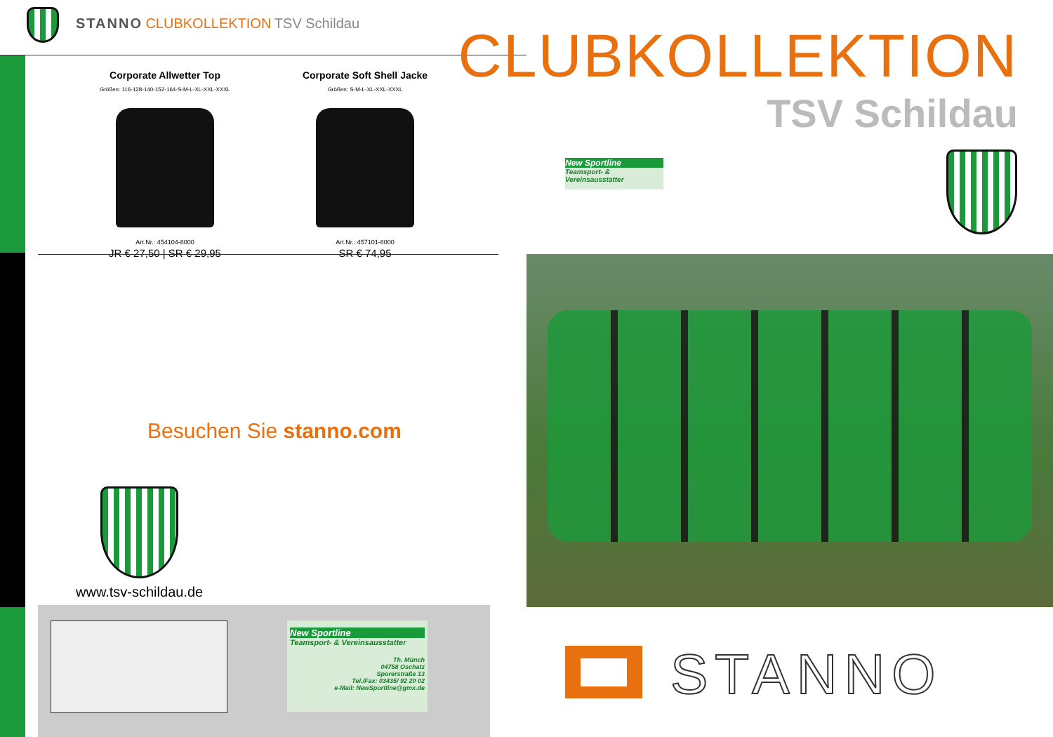STANNO CLUBKOLLEKTION TSV Schildau
Corporate Allwetter Top
Größen: 116-128-140-152-164-S-M-L-XL-XXL-XXXL
Art.Nr.: 454104-8000
JR € 27,50 | SR € 29,95
Corporate Soft Shell Jacke
Größen: S-M-L-XL-XXL-XXXL
Art.Nr.: 457101-8000
SR € 74,95
Besuchen Sie stanno.com
www.tsv-schildau.de
New Sportline
Teamsport- & Vereinsausstatter
Th. Münch
04758 Oschatz
Sporerstraße 13
Tel./Fax: 03435/ 92 20 02
e-Mail: NewSportline@gmx.de
CLUBKOLLEKTION
TSV Schildau
New Sportline
Teamsport- & Vereinsausstatter
STANNO